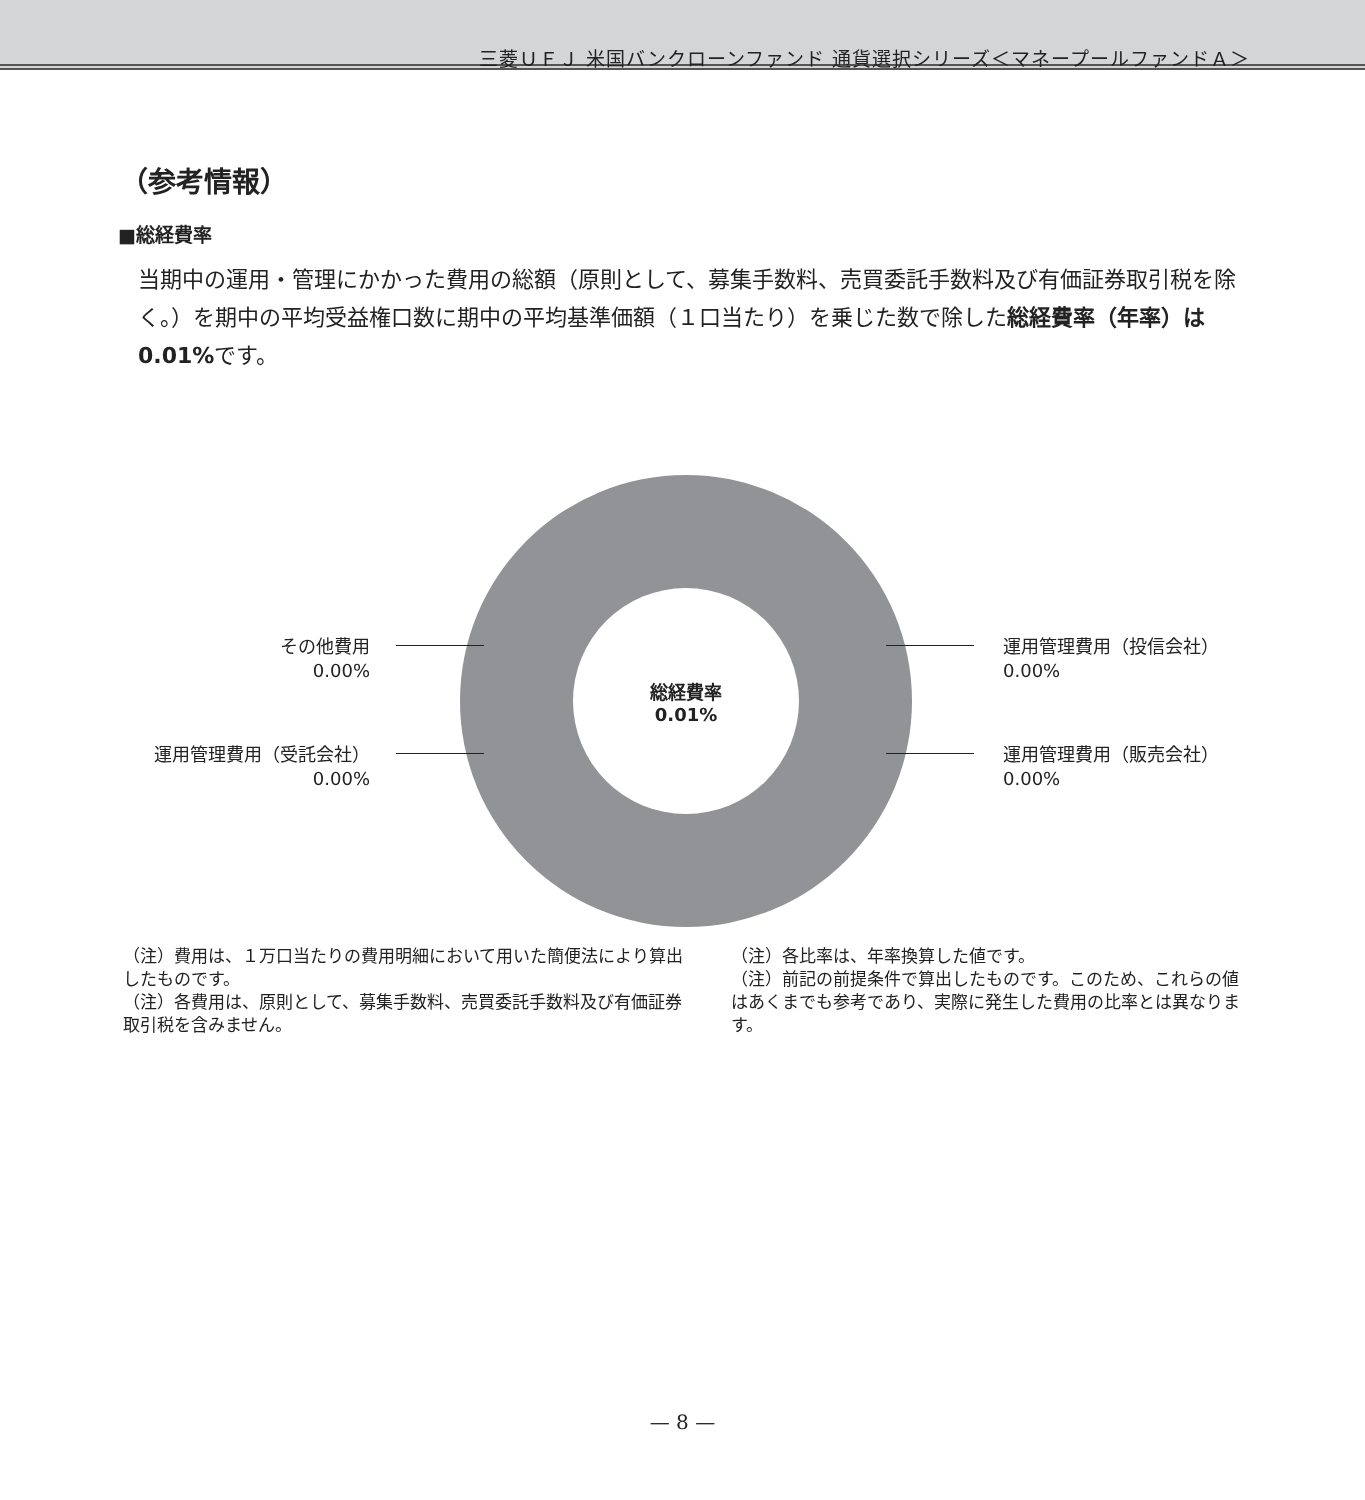三菱ＵＦＪ 米国バンクローンファンド 通貨選択シリーズ＜マネープールファンドＡ＞
（参考情報）
■総経費率
当期中の運用・管理にかかった費用の総額（原則として、募集手数料、売買委託手数料及び有価証券取引税を除く。）を期中の平均受益権口数に期中の平均基準価額（１口当たり）を乗じた数で除した総経費率（年率）は0.01% です。
総経費率
0.01%
その他費用
0.00%
運用管理費用（受託会社）
0.00%
運用管理費用（投信会社）
0.00%
運用管理費用（販売会社）
0.00%
（注）費用は、１万口当たりの費用明細において用いた簡便法により算出したものです。
（注）各費用は、原則として、募集手数料、売買委託手数料及び有価証券取引税を含みません。
（注）各比率は、年率換算した値です。
（注）前記の前提条件で算出したものです。このため、これらの値はあくまでも参考であり、実際に発生した費用の比率とは異なります。
— 8 —